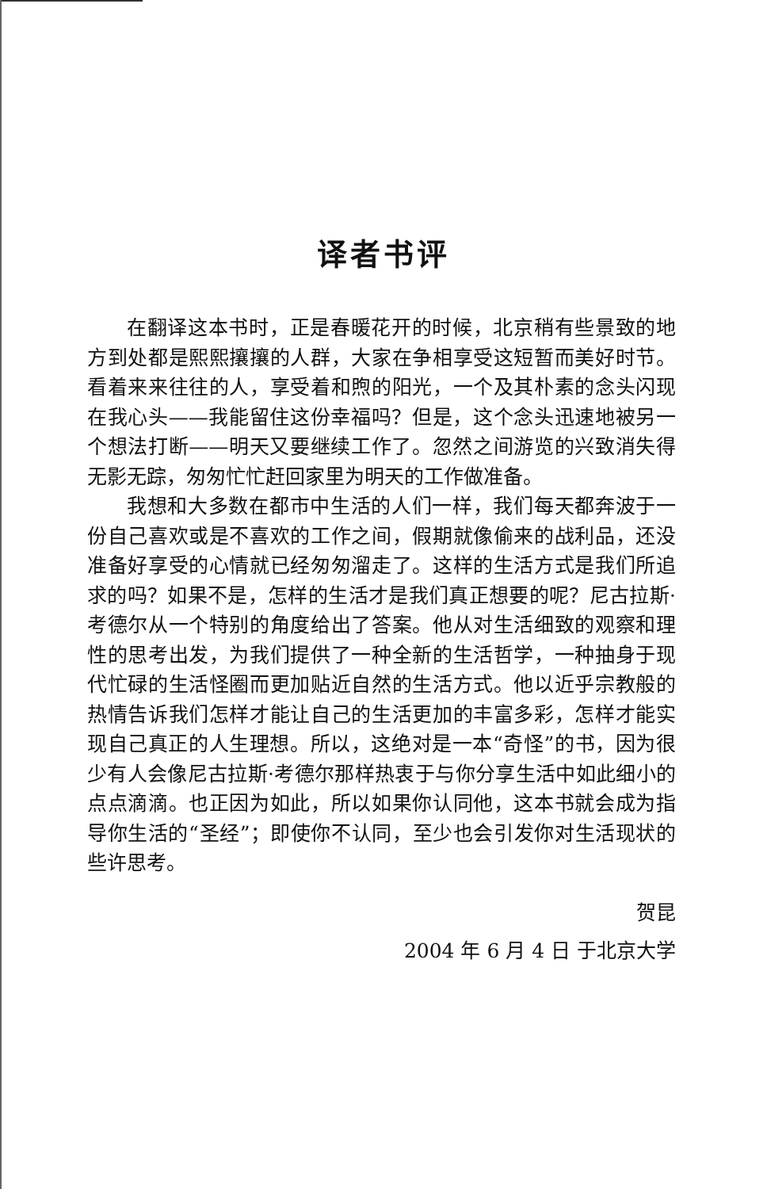译者书评
在翻译这本书时，正是春暖花开的时候，北京稍有些景致的地方到处都是熙熙攘攘的人群，大家在争相享受这短暂而美好时节。看着来来往往的人，享受着和煦的阳光，一个及其朴素的念头闪现在我心头——我能留住这份幸福吗？但是，这个念头迅速地被另一个想法打断——明天又要继续工作了。忽然之间游览的兴致消失得无影无踪，匆匆忙忙赶回家里为明天的工作做准备。
我想和大多数在都市中生活的人们一样，我们每天都奔波于一份自己喜欢或是不喜欢的工作之间，假期就像偷来的战利品，还没准备好享受的心情就已经匆匆溜走了。这样的生活方式是我们所追求的吗？如果不是，怎样的生活才是我们真正想要的呢？尼古拉斯·考德尔从一个特别的角度给出了答案。他从对生活细致的观察和理性的思考出发，为我们提供了一种全新的生活哲学，一种抽身于现代忙碌的生活怪圈而更加贴近自然的生活方式。他以近乎宗教般的热情告诉我们怎样才能让自己的生活更加的丰富多彩，怎样才能实现自己真正的人生理想。所以，这绝对是一本“奇怪”的书，因为很少有人会像尼古拉斯·考德尔那样热衷于与你分享生活中如此细小的点点滴滴。也正因为如此，所以如果你认同他，这本书就会成为指导你生活的“圣经”；即使你不认同，至少也会引发你对生活现状的些许思考。
贺昆
2004 年 6 月 4 日 于北京大学